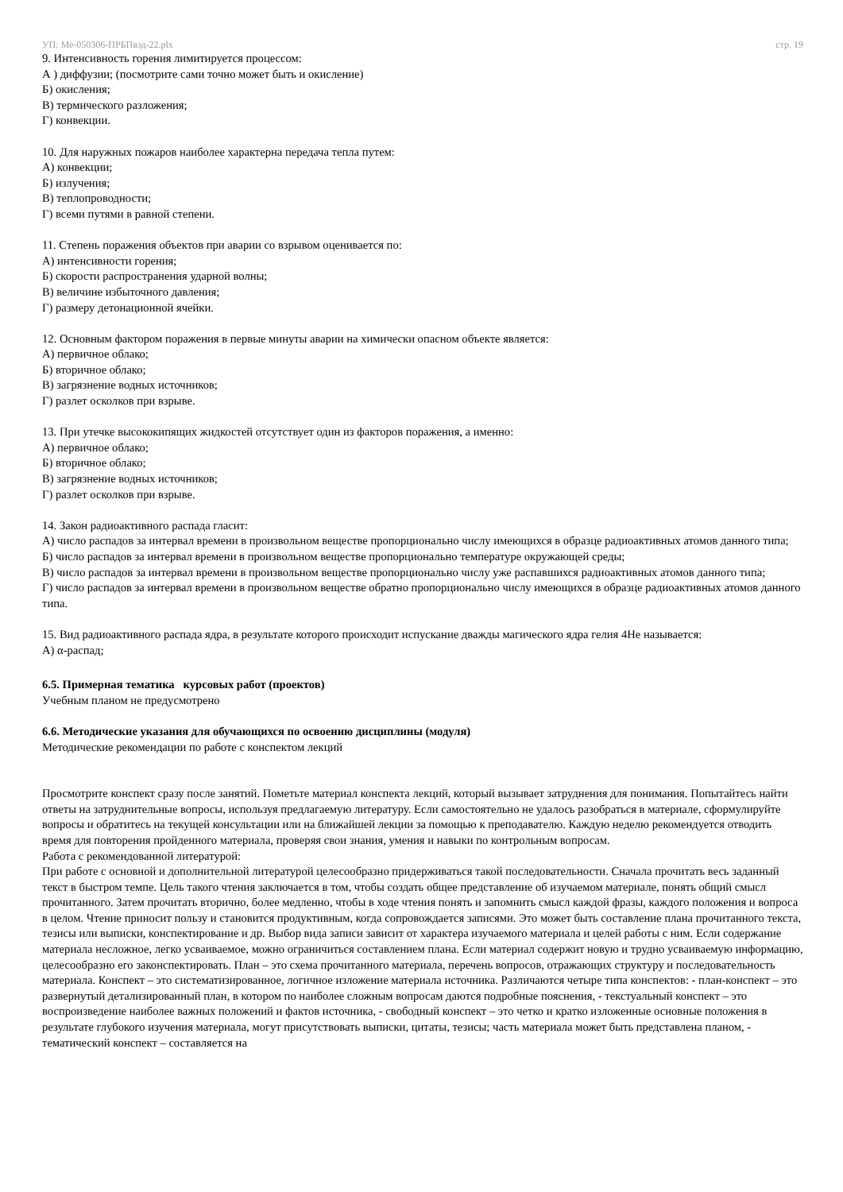УП: Ме-050306-ПРБПвэд-22.plx стр. 19
9. Интенсивность горения лимитируется процессом:
А ) диффузии; (посмотрите сами точно может быть и окисление)
Б) окисления;
В) термического разложения;
Г) конвекции.
10. Для наружных пожаров наиболее характерна передача тепла путем:
А) конвекции;
Б) излучения;
В) теплопроводности;
Г) всеми путями в равной степени.
11. Степень поражения объектов при аварии со взрывом оценивается по:
А) интенсивности горения;
Б) скорости распространения ударной волны;
В) величине избыточного давления;
Г) размеру детонационной ячейки.
12. Основным фактором поражения в первые минуты аварии на химически опасном объекте является:
А) первичное облако;
Б) вторичное облако;
В) загрязнение водных источников;
Г) разлет осколков при взрыве.
13. При утечке высококипящих жидкостей отсутствует один из факторов поражения, а именно:
А) первичное облако;
Б) вторичное облако;
В) загрязнение водных источников;
Г) разлет осколков при взрыве.
14. Закон радиоактивного распада гласит:
А) число распадов за интервал времени в произвольном веществе пропорционально числу имеющихся в образце радиоактивных атомов данного типа;
Б) число распадов за интервал времени в произвольном веществе пропорционально температуре окружающей среды;
В) число распадов за интервал времени в произвольном веществе пропорционально числу уже распавшихся радиоактивных атомов данного типа;
Г) число распадов за интервал времени в произвольном веществе обратно пропорционально числу имеющихся в образце радиоактивных атомов данного типа.
15. Вид радиоактивного распада ядра, в результате которого происходит испускание дважды магического ядра гелия 4He называется:
А) α-распад;
6.5. Примерная тематика курсовых работ (проектов)
Учебным планом не предусмотрено
6.6. Методические указания для обучающихся по освоению дисциплины (модуля)
Методические рекомендации по работе с конспектом лекций
Просмотрите конспект сразу после занятий. Пометьте материал конспекта лекций, который вызывает затруднения для понимания. Попытайтесь найти ответы на затруднительные вопросы, используя предлагаемую литературу. Если самостоятельно не удалось разобраться в материале, сформулируйте вопросы и обратитесь на текущей консультации или на ближайшей лекции за помощью к преподавателю. Каждую неделю рекомендуется отводить время для повторения пройденного материала, проверяя свои знания, умения и навыки по контрольным вопросам.
Работа с рекомендованной литературой:
При работе с основной и дополнительной литературой целесообразно придерживаться такой последовательности. Сначала прочитать весь заданный текст в быстром темпе. Цель такого чтения заключается в том, чтобы создать общее представление об изучаемом материале, понять общий смысл прочитанного. Затем прочитать вторично, более медленно, чтобы в ходе чтения понять и запомнить смысл каждой фразы, каждого положения и вопроса в целом. Чтение приносит пользу и становится продуктивным, когда сопровождается записями. Это может быть составление плана прочитанного текста, тезисы или выписки, конспектирование и др. Выбор вида записи зависит от характера изучаемого материала и целей работы с ним. Если содержание материала несложное, легко усваиваемое, можно ограничиться составлением плана. Если материал содержит новую и трудно усваиваемую информацию, целесообразно его законспектировать. План – это схема прочитанного материала, перечень вопросов, отражающих структуру и последовательность материала. Конспект – это систематизированное, логичное изложение материала источника. Различаются четыре типа конспектов: - план-конспект – это развернутый детализированный план, в котором по наиболее сложным вопросам даются подробные пояснения, - текстуальный конспект – это воспроизведение наиболее важных положений и фактов источника, - свободный конспект – это четко и кратко изложенные основные положения в результате глубокого изучения материала, могут присутствовать выписки, цитаты, тезисы; часть материала может быть представлена планом, - тематический конспект – составляется на